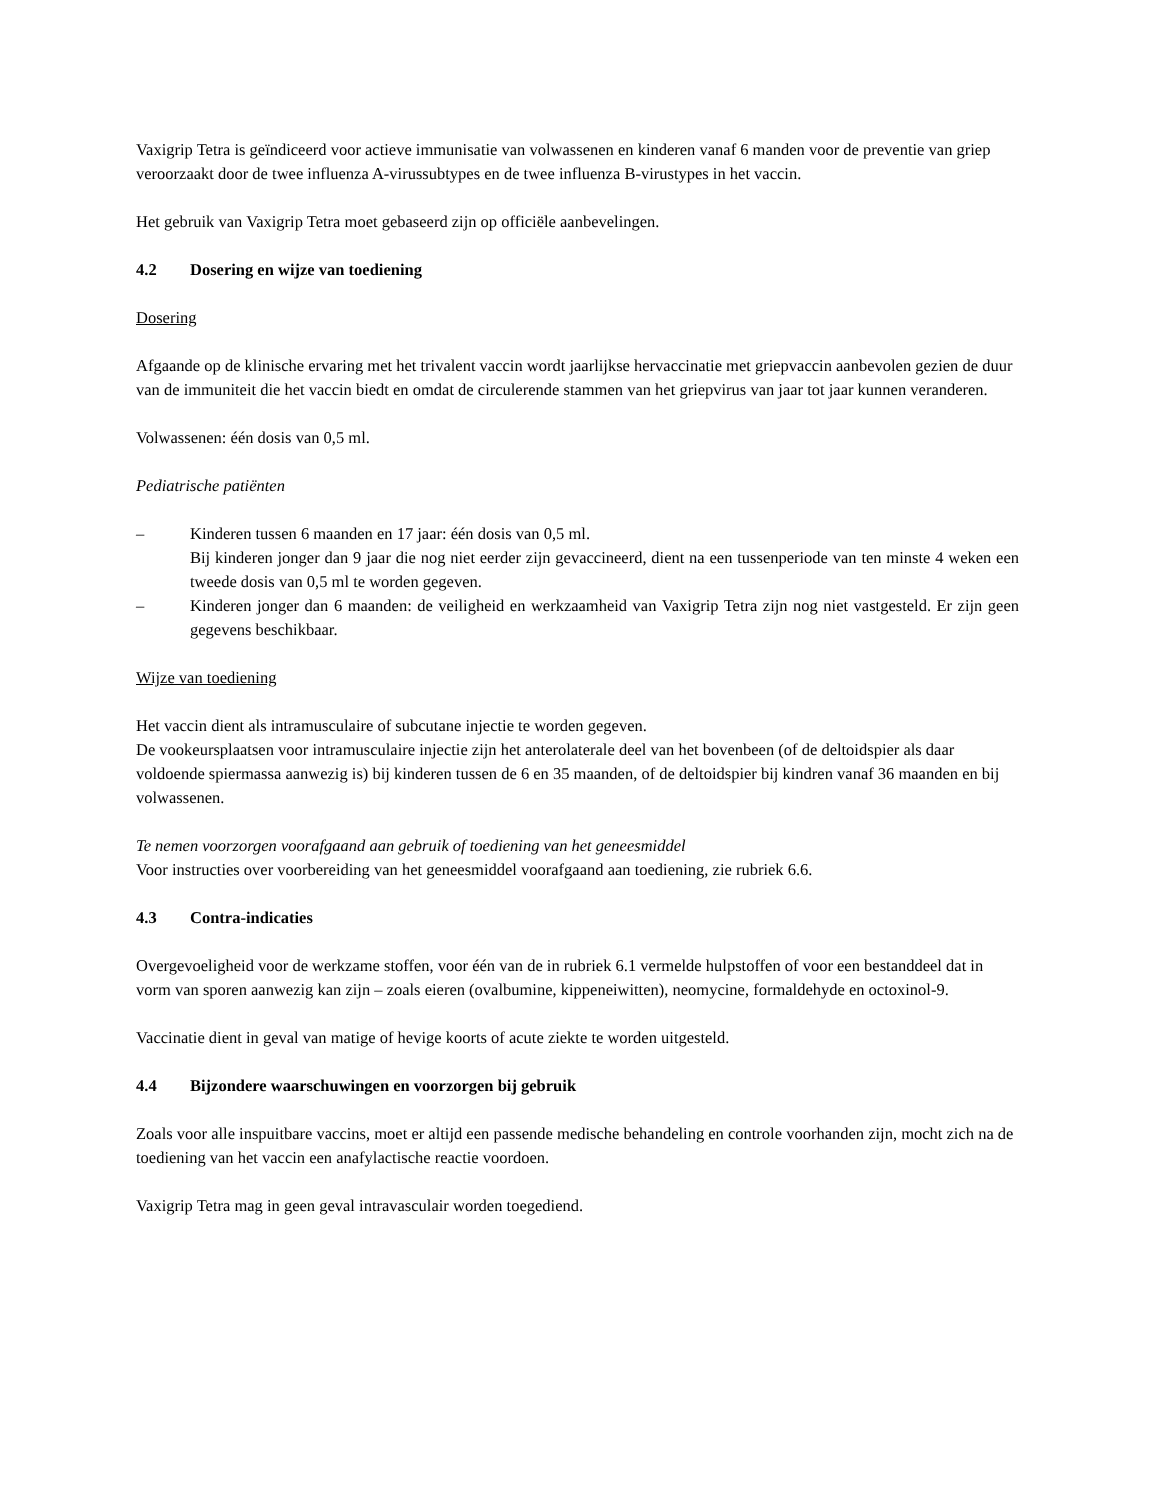Vaxigrip Tetra is geïndiceerd voor actieve immunisatie van volwassenen en kinderen vanaf 6 manden voor de preventie van griep veroorzaakt door de twee influenza A-virussubtypes en de twee influenza B-virustypes in het vaccin.
Het gebruik van Vaxigrip Tetra moet gebaseerd zijn op officiële aanbevelingen.
4.2 Dosering en wijze van toediening
Dosering
Afgaande op de klinische ervaring met het trivalent vaccin wordt jaarlijkse hervaccinatie met griepvaccin aanbevolen gezien de duur van de immuniteit die het vaccin biedt en omdat de circulerende stammen van het griepvirus van jaar tot jaar kunnen veranderen.
Volwassenen: één dosis van 0,5 ml.
Pediatrische patiënten
– Kinderen tussen 6 maanden en 17 jaar: één dosis van 0,5 ml.
Bij kinderen jonger dan 9 jaar die nog niet eerder zijn gevaccineerd, dient na een tussenperiode van ten minste 4 weken een tweede dosis van 0,5 ml te worden gegeven.
– Kinderen jonger dan 6 maanden: de veiligheid en werkzaamheid van Vaxigrip Tetra zijn nog niet vastgesteld. Er zijn geen gegevens beschikbaar.
Wijze van toediening
Het vaccin dient als intramusculaire of subcutane injectie te worden gegeven.
De vookeursplaatsen voor intramusculaire injectie zijn het anterolaterale deel van het bovenbeen (of de deltoidspier als daar voldoende spiermassa aanwezig is) bij kinderen tussen de 6 en 35 maanden, of de deltoidspier bij kindren vanaf 36 maanden en bij volwassenen.
Te nemen voorzorgen voorafgaand aan gebruik of toediening van het geneesmiddel
Voor instructies over voorbereiding van het geneesmiddel voorafgaand aan toediening, zie rubriek 6.6.
4.3 Contra-indicaties
Overgevoeligheid voor de werkzame stoffen, voor één van de in rubriek 6.1 vermelde hulpstoffen of voor een bestanddeel dat in vorm van sporen aanwezig kan zijn – zoals eieren (ovalbumine, kippeneiwitten), neomycine, formaldehyde en octoxinol-9.
Vaccinatie dient in geval van matige of hevige koorts of acute ziekte te worden uitgesteld.
4.4 Bijzondere waarschuwingen en voorzorgen bij gebruik
Zoals voor alle inspuitbare vaccins, moet er altijd een passende medische behandeling en controle voorhanden zijn, mocht zich na de toediening van het vaccin een anafylactische reactie voordoen.
Vaxigrip Tetra mag in geen geval intravasculair worden toegediend.